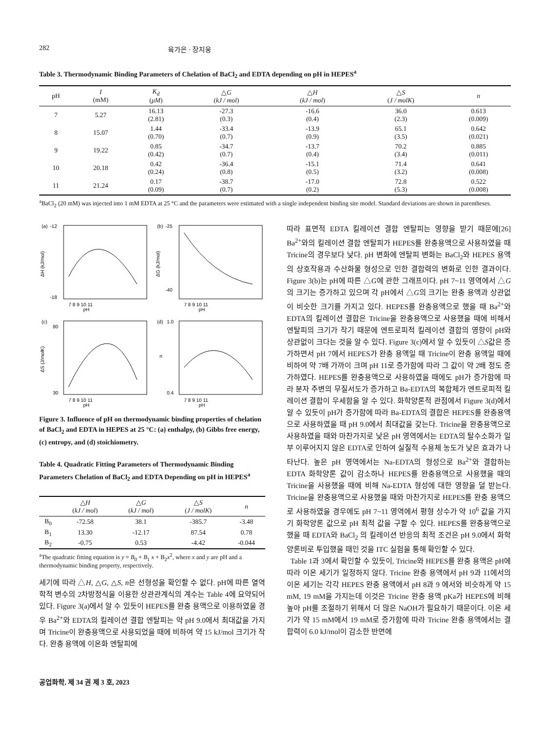282 육가은 · 장지웅
Table 3. Thermodynamic Binding Parameters of Chelation of BaCl<sub>2</sub> and EDTA depending on pH in HEPES<sup>a</sup>
| pH | I (mM) | K<sub>d</sub> ( μM ) | △ G ( kJ / mol ) | △ H ( kJ / mol ) | △ S ( J / molK ) | n |
| --- | --- | --- | --- | --- | --- | --- |
| 7 | 5.27 | 16.13 (2.81) | -27.3 (0.3) | -16.6 (0.4) | 36.0 (2.3) | 0.613 (0.009) |
| 8 | 15.07 | 1.44 (0.70) | -33.4 (0.7) | -13.9 (0.9) | 65.1 (3.5) | 0.642 (0.021) |
| 9 | 19.22 | 0.85 (0.42) | -34.7 (0.7) | -13.7 (0.4) | 70.2 (3.4) | 0.885 (0.011) |
| 10 | 20.18 | 0.42 (0.24) | -36.4 (0.8) | -15.1 (0.5) | 71.4 (3.2) | 0.641 (0.008) |
| 11 | 21.24 | 0.17 (0.09) | -38.7 (0.7) | -17.0 (0.2) | 72.8 (5.3) | 0.522 (0.008) |
<sup>a</sup> BaCl<sub>2</sub> (20 mM) was injected into 1 mM EDTA at 25 °C and the parameters were estimated with a single independent binding site model. Standard deviations are shown in parentheses.
(a)
pH
-12
-18
7 8 9 10 11
ΔH (kJ/mol)
(b)
pH
-25
-40
7 8 9 10 11
ΔG (kJ/mol)
(c)
pH
80
30
7 8 9 10 11
ΔS (J/molK)
(d)
pH
1.0
0.4
7 8 9 10 11
n
Figure 3. Influence of pH on thermodynamic binding properties of chelation of BaCl<sub>2</sub> and EDTA in HEPES at 25 °C: (a) enthalpy, (b) Gibbs free energy, (c) entropy, and (d) stoichiometry.
Table 4. Quadratic Fitting Parameters of Thermodynamic Binding Parameters Chelation of BaCl<sub>2</sub> and EDTA Depending on pH in HEPES<sup>a</sup>
| | △ H ( kJ / mol ) | △ G ( kJ / mol ) | △ S ( J / molK ) | n |
| --- | --- | --- | --- | --- |
| B<sub>0</sub> | -72.58 | 38.1 | -385.7 | -3.48 |
| B<sub>1</sub> | 13.30 | -12.17 | 87.54 | 0.78 |
| B<sub>2</sub> | -0.75 | 0.53 | -4.42 | -0.044 |
<sup>a</sup> The quadratic fitting equation is y = B<sub>0</sub> + B<sub>1</sub> x + B<sub>2</sub>x<sup>2</sup>, where x and y are pH and a thermodynamic binding property, respectively.
세기에 따라 △H, △G, △S, n은 선형성을 확인할 수 없다. pH에 따른 열역학적 변수의 2차방정식을 이용한 상관관계식의 계수는 Table 4에 요약되어 있다. Figure 3(a)에서 알 수 있듯이 HEPES를 완충 용액으로 이용하였을 경우 Ba<sup>2+</sup>와 EDTA의 킬레이션 결합 엔탈피는 약 pH 9.0에서 최대값을 가지며 Tricine이 완충용액으로 사용되었을 때에 비하여 약 15 kJ/mol 크기가 작다. 완충 용액에 이온화 엔탈피에
따라 표면적 EDTA 킬레이션 결합 엔탈피는 영향을 받기 때문에[26] Ba<sup>2+</sup>와의 킬레이션 결합 엔탈피가 HEPES를 완충용액으로 사용하였을 때 Tricine의 경우보다 낮다. pH 변화에 엔탈피 변화는 BaCl<sub>2</sub>와 HEPES 용액의 상호작용과 수산화물 형성으로 인한 결합력의 변화로 인한 결과이다. Figure 3(b)는 pH에 따른 △G에 관한 그래프이다. pH 7~11 영역에서 △G의 크기는 증가하고 있으며 각 pH에서 △G의 크기는 완충 용액과 상관없이 비슷한 크기를 가지고 있다. HEPES를 완충용액으로 했을 때 Ba<sup>2+</sup>와 EDTA의 킬레이션 결합은 Tricine을 완충용액으로 사용했을 때에 비해서 엔탈피의 크기가 작기 때문에 엔트로피적 킬레이션 결합의 영향이 pH와 상관없이 크다는 것을 알 수 있다. Figure 3(c)에서 알 수 있듯이 △S값은 증가하면서 pH 7에서 HEPES가 완충 용액일 때 Tricine이 완충 용액일 때에 비하여 약 7배 가까이 크며 pH 11로 증가함에 따라 그 값이 약 2배 정도 증가하였다. HEPES를 완충용액으로 사용하였을 때에도 pH가 증가함에 따라 분자 주변의 무질서도가 증가하고 Ba-EDTA의 복합체가 엔트로피적 킬레이션 결합이 우세함을 알 수 있다. 화학양론적 관점에서 Figure 3(d)에서 알 수 있듯이 pH가 증가함에 따라 Ba-EDTA의 결합은 HEPES를 완충용액으로 사용하였을 때 pH 9.0에서 최대값을 갖는다. Tricine을 완충용액으로 사용하였을 때와 마찬가지로 낮은 pH 영역에서는 EDTA의 탈수소화가 일부 이루어지지 않은 EDTA로 인하여 실질적 수용체 농도가 낮은 효과가 나타난다. 높은 pH 영역에서는 Na-EDTA의 형성으로 Ba<sup>2+</sup>와 결합하는 EDTA 화학양론 값이 감소하나 HEPES를 완충용액으로 사용했을 때의 Tricine을 사용했을 때에 비해 Na-EDTA 형성에 대한 영향을 덜 받는다. Tricine을 완충용액으로 사용했을 때와 마찬가지로 HEPES를 완충 용액으로 사용하였을 경우에도 pH 7~11 영역에서 평형 상수가 약 10<sup>6</sup> 값을 가지기 화학양론 값으로 pH 최적 값을 구할 수 있다. HEPES를 완충용액으로 했을 때 EDTA와 BaCl<sub>2</sub> 의 킬레이션 반응의 최적 조건은 pH 9.0에서 화학양론비로 투입했을 때인 것을 ITC 실험을 통해 확인할 수 있다.
Table 1과 3에서 확인할 수 있듯이, Tricine와 HEPES를 완충 용액은 pH에 따라 이온 세기가 일정하지 않다. Tricine 완충 용액에서 pH 9과 11에서의 이온 세기는 각각 HEPES 완충 용액에서 pH 8과 9 에서와 비슷하게 약 15 mM, 19 mM을 가지는데 이것은 Tricine 완충 용액 pKa가 HEPES에 비해 높아 pH를 조절하기 위해서 더 많은 NaOH가 필요하기 때문이다. 이온 세기가 약 15 mM에서 19 mM로 증가함에 따라 Tricine 완충 용액에서는 결합력이 6.0 kJ/mol이 감소한 반면에
공업화학, 제 34 권 제 3 호, 2023